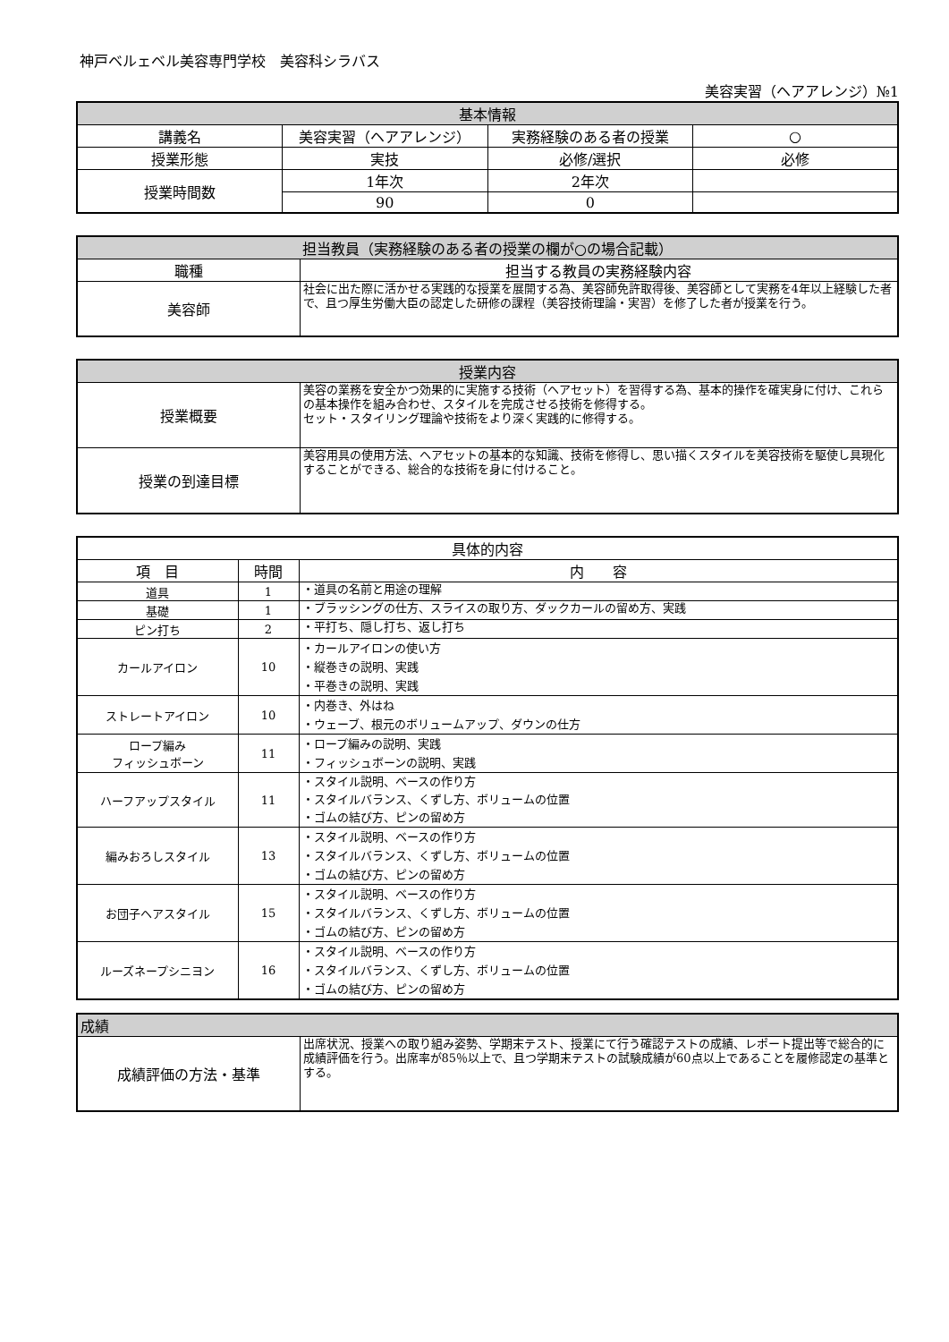神戸ベルェベル美容専門学校　美容科シラバス
美容実習（ヘアアレンジ）№1
| 基本情報 | | | |
| --- | --- | --- | --- |
| 講義名 | 美容実習（ヘアアレンジ） | 実務経験のある者の授業 | ○ |
| 授業形態 | 実技 | 必修/選択 | 必修 |
| 授業時間数 | 1年次 | 2年次 | |
| | 90 | 0 | |
| 担当教員（実務経験のある者の授業の欄が○の場合記載） | |
| --- | --- |
| 職種 | 担当する教員の実務経験内容 |
| 美容師 | 社会に出た際に活かせる実践的な授業を展開する為、美容師免許取得後、美容師として実務を4年以上経験した者で、且つ厚生労働大臣の認定した研修の課程（美容技術理論・実習）を修了した者が授業を行う。 |
| 授業内容 | |
| --- | --- |
| 授業概要 | 美容の業務を安全かつ効果的に実施する技術（ヘアセット）を習得する為、基本的操作を確実身に付け、これらの基本操作を組み合わせ、スタイルを完成させる技術を修得する。 セット・スタイリング理論や技術をより深く実践的に修得する。 |
| 授業の到達目標 | 美容用具の使用方法、ヘアセットの基本的な知識、技術を修得し、思い描くスタイルを美容技術を駆使し具現化することができる、総合的な技術を身に付けること。 |
| 具体的内容 | | |
| --- | --- | --- |
| 項 目 | 時間 | 内 容 |
| 道具 | 1 | ・道具の名前と用途の理解 |
| 基礎 | 1 | ・ブラッシングの仕方、スライスの取り方、ダックカールの留め方、実践 |
| ピン打ち | 2 | ・平打ち、隠し打ち、返し打ち |
| カールアイロン | 10 | ・カールアイロンの使い方 ・縦巻きの説明、実践 ・平巻きの説明、実践 |
| ストレートアイロン | 10 | ・内巻き、外はね ・ウェーブ、根元のボリュームアップ、ダウンの仕方 |
| ロープ編み フィッシュボーン | 11 | ・ロープ編みの説明、実践 ・フィッシュボーンの説明、実践 |
| ハーフアップスタイル | 11 | ・スタイル説明、ベースの作り方 ・スタイルバランス、くずし方、ボリュームの位置 ・ゴムの結び方、ピンの留め方 |
| 編みおろしスタイル | 13 | ・スタイル説明、ベースの作り方 ・スタイルバランス、くずし方、ボリュームの位置 ・ゴムの結び方、ピンの留め方 |
| お団子ヘアスタイル | 15 | ・スタイル説明、ベースの作り方 ・スタイルバランス、くずし方、ボリュームの位置 ・ゴムの結び方、ピンの留め方 |
| ルーズネープシニヨン | 16 | ・スタイル説明、ベースの作り方 ・スタイルバランス、くずし方、ボリュームの位置 ・ゴムの結び方、ピンの留め方 |
| 成績 | |
| --- | --- |
| 成績評価の方法・基準 | 出席状況、授業への取り組み姿勢、学期末テスト、授業にて行う確認テストの成績、レポート提出等で総合的に成績評価を行う。出席率が85％以上で、且つ学期末テストの試験成績が60点以上であることを履修認定の基準とする。 |